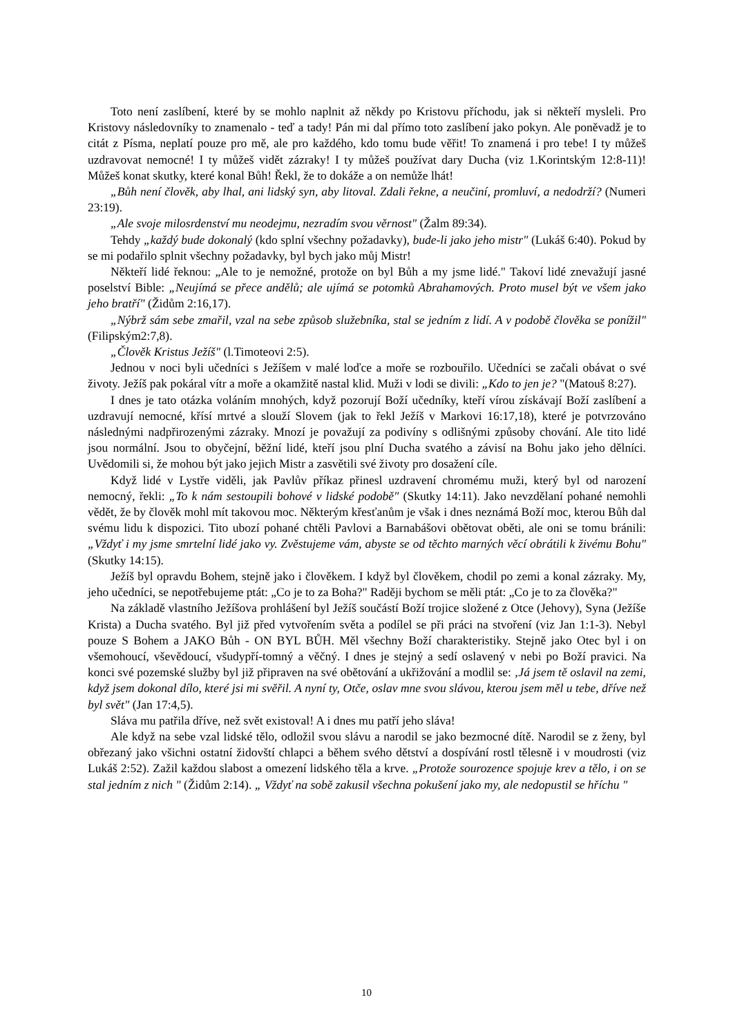Toto není zaslíbení, které by se mohlo naplnit až někdy po Kristovu příchodu, jak si někteří mysleli. Pro Kristovy následovníky to znamenalo - teď a tady! Pán mi dal přímo toto zaslíbení jako pokyn. Ale poněvadž je to citát z Písma, neplatí pouze pro mě, ale pro každého, kdo tomu bude věřit! To znamená i pro tebe! I ty můžeš uzdravovat nemocné! I ty můžeš vidět zázraky! I ty můžeš používat dary Ducha (viz 1.Korintským 12:8-11)! Můžeš konat skutky, které konal Bůh! Řekl, že to dokáže a on nemůže lhát!
„Bůh není člověk, aby lhal, ani lidský syn, aby litoval. Zdali řekne, a neučiní, promluví, a nedodrží? (Numeri 23:19).
„Ale svoje milosrdenství mu neodejmu, nezradím svou věrnost" (Žalm 89:34).
Tehdy „každý bude dokonalý (kdo splní všechny požadavky), bude-li jako jeho mistr" (Lukáš 6:40). Pokud by se mi podařilo splnit všechny požadavky, byl bych jako můj Mistr!
Někteří lidé řeknou: „Ale to je nemožné, protože on byl Bůh a my jsme lidé." Takoví lidé znevažují jasné poselství Bible: „Neujímá se přece andělů; ale ujímá se potomků Abrahamových. Proto musel být ve všem jako jeho bratří" (Židům 2:16,17).
„Nýbrž sám sebe zmařil, vzal na sebe způsob služebníka, stal se jedním z lidí. A v podobě člověka se ponížil" (Filipským2:7,8).
„Člověk Kristus Ježíš" (l.Timoteovi 2:5).
Jednou v noci byli učedníci s Ježíšem v malé loďce a moře se rozbouřilo. Učedníci se začali obávat o své životy. Ježíš pak pokáral vítr a moře a okamžitě nastal klid. Muži v lodi se divili: „Kdo to jen je? "(Matouš 8:27).
I dnes je tato otázka voláním mnohých, když pozorují Boží učedníky, kteří vírou získávají Boží zaslíbení a uzdravují nemocné, křísí mrtvé a slouží Slovem (jak to řekl Ježíš v Markovi 16:17,18), které je potvrzováno následnými nadpřirozenými zázraky. Mnozí je považují za podivíny s odlišnými způsoby chování. Ale tito lidé jsou normální. Jsou to obyčejní, běžní lidé, kteří jsou plní Ducha svatého a závisí na Bohu jako jeho dělníci. Uvědomili si, že mohou být jako jejich Mistr a zasvětili své životy pro dosažení cíle.
Když lidé v Lystře viděli, jak Pavlův příkaz přinesl uzdravení chromému muži, který byl od narození nemocný, řekli: „To k nám sestoupili bohové v lidské podobě" (Skutky 14:11). Jako nevzdělaní pohané nemohli vědět, že by člověk mohl mít takovou moc. Některým křesťanům je však i dnes neznámá Boží moc, kterou Bůh dal svému lidu k dispozici. Tito ubozí pohané chtěli Pavlovi a Barnabášovi obětovat oběti, ale oni se tomu bránili: „Vždyť i my jsme smrtelní lidé jako vy. Zvěstujeme vám, abyste se od těchto marných věcí obrátili k živému Bohu" (Skutky 14:15).
Ježíš byl opravdu Bohem, stejně jako i člověkem. I když byl člověkem, chodil po zemi a konal zázraky. My, jeho učedníci, se nepotřebujeme ptát: „Co je to za Boha?" Raději bychom se měli ptát: „Co je to za člověka?"
Na základě vlastního Ježíšova prohlášení byl Ježíš součástí Boží trojice složené z Otce (Jehovy), Syna (Ježíše Krista) a Ducha svatého. Byl již před vytvořením světa a podílel se při práci na stvoření (viz Jan 1:1-3). Nebyl pouze S Bohem a JAKO Bůh - ON BYL BŮH. Měl všechny Boží charakteristiky. Stejně jako Otec byl i on všemohoucí, vševědoucí, všudypří-tomný a věčný. I dnes je stejný a sedí oslavený v nebi po Boží pravici. Na konci své pozemské služby byl již připraven na své obětování a ukřižování a modlil se: ‚Já jsem tě oslavil na zemi, když jsem dokonal dílo, které jsi mi svěřil. A nyní ty, Otče, oslav mne svou slávou, kterou jsem měl u tebe, dříve než byl svět" (Jan 17:4,5).
Sláva mu patřila dříve, než svět existoval! A i dnes mu patří jeho sláva!
Ale když na sebe vzal lidské tělo, odložil svou slávu a narodil se jako bezmocné dítě. Narodil se z ženy, byl obřezaný jako všichni ostatní židovští chlapci a během svého dětství a dospívání rostl tělesně i v moudrosti (viz Lukáš 2:52). Zažil každou slabost a omezení lidského těla a krve. „Protože sourozence spojuje krev a tělo, i on se stal jedním z nich " (Židům 2:14). „ Vždyť na sobě zakusil všechna pokušení jako my, ale nedopustil se hříchu "
10